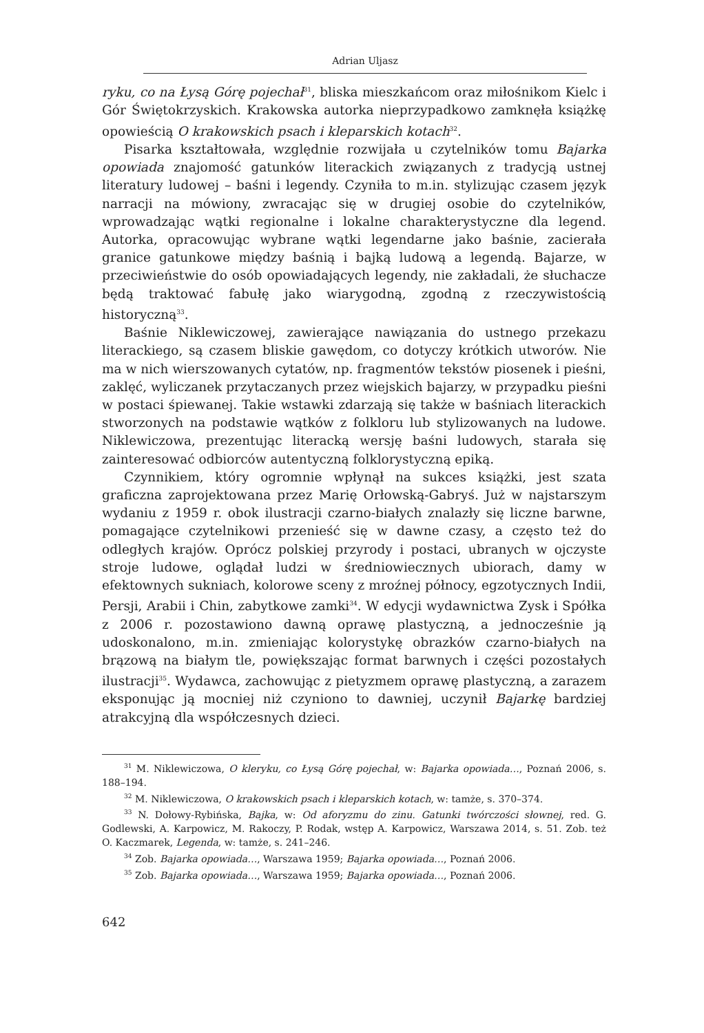Adrian Uljasz
ryku, co na Łysą Górę pojechał<sup>31</sup>, bliska mieszkańcom oraz miłośnikom Kielc i Gór Świętokrzyskich. Krakowska autorka nieprzypadkowo zamknęła książkę opowieścią O krakowskich psach i kleparskich kotach<sup>32</sup>.
Pisarka kształtowała, względnie rozwijała u czytelników tomu Bajarka opowiada znajomość gatunków literackich związanych z tradycją ustnej literatury ludowej – baśni i legendy. Czyniła to m.in. stylizując czasem język narracji na mówiony, zwracając się w drugiej osobie do czytelników, wprowadzając wątki regionalne i lokalne charakterystyczne dla legend. Autorka, opracowując wybrane wątki legendarne jako baśnie, zacierała granice gatunkowe między baśnią i bajką ludową a legendą. Bajarze, w przeciwieństwie do osób opowiadających legendy, nie zakładali, że słuchacze będą traktować fabułę jako wiarygodną, zgodną z rzeczywistością historyczną<sup>33</sup>.
Baśnie Niklewiczowej, zawierające nawiązania do ustnego przekazu literackiego, są czasem bliskie gawędom, co dotyczy krótkich utworów. Nie ma w nich wierszowanych cytatów, np. fragmentów tekstów piosenek i pieśni, zaklęć, wyliczanek przytaczanych przez wiejskich bajarzy, w przypadku pieśni w postaci śpiewanej. Takie wstawki zdarzają się także w baśniach literackich stworzonych na podstawie wątków z folkloru lub stylizowanych na ludowe. Niklewiczowa, prezentując literacką wersję baśni ludowych, starała się zainteresować odbiorców autentyczną folklorystyczną epiką.
Czynnikiem, który ogromnie wpłynął na sukces książki, jest szata graficzna zaprojektowana przez Marię Orłowską-Gabryś. Już w najstarszym wydaniu z 1959 r. obok ilustracji czarno-białych znalazły się liczne barwne, pomagające czytelnikowi przenieść się w dawne czasy, a często też do odległych krajów. Oprócz polskiej przyrody i postaci, ubranych w ojczyste stroje ludowe, oglądał ludzi w średniowiecznych ubiorach, damy w efektownych sukniach, kolorowe sceny z mroźnej północy, egzotycznych Indii, Persji, Arabii i Chin, zabytkowe zamki<sup>34</sup>. W edycji wydawnictwa Zysk i Spółka z 2006 r. pozostawiono dawną oprawę plastyczną, a jednocześnie ją udoskonalono, m.in. zmieniając kolorystykę obrazków czarno-białych na brązową na białym tle, powiększając format barwnych i części pozostałych ilustracji<sup>35</sup>. Wydawca, zachowując z pietyzmem oprawę plastyczną, a zarazem eksponując ją mocniej niż czyniono to dawniej, uczynił Bajarkę bardziej atrakcyjną dla współczesnych dzieci.
<sup>31</sup> M. Niklewiczowa, O kleryku, co Łysą Górę pojechał, w: Bajarka opowiada…, Poznań 2006, s. 188–194.
<sup>32</sup> M. Niklewiczowa, O krakowskich psach i kleparskich kotach, w: tamże, s. 370–374.
<sup>33</sup> N. Dołowy-Rybińska, Bajka, w: Od aforyzmu do zinu. Gatunki twórczości słownej, red. G. Godlewski, A. Karpowicz, M. Rakoczy, P. Rodak, wstęp A. Karpowicz, Warszawa 2014, s. 51. Zob. też O. Kaczmarek, Legenda, w: tamże, s. 241–246.
<sup>34</sup> Zob. Bajarka opowiada…, Warszawa 1959; Bajarka opowiada…, Poznań 2006.
<sup>35</sup> Zob. Bajarka opowiada…, Warszawa 1959; Bajarka opowiada…, Poznań 2006.
642